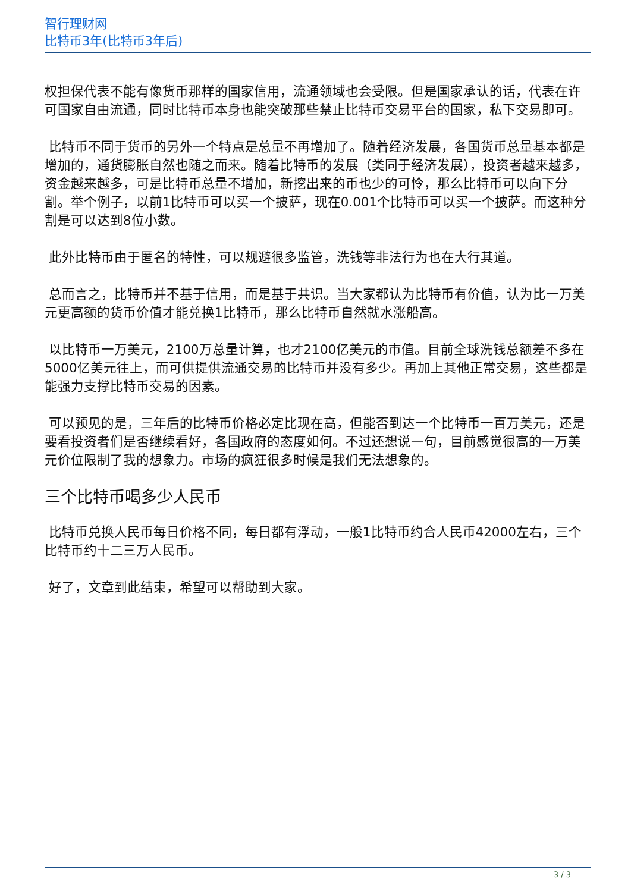智行理财网
比特币3年(比特币3年后)
权担保代表不能有像货币那样的国家信用，流通领域也会受限。但是国家承认的话，代表在许可国家自由流通，同时比特币本身也能突破那些禁止比特币交易平台的国家，私下交易即可。
比特币不同于货币的另外一个特点是总量不再增加了。随着经济发展，各国货币总量基本都是增加的，通货膨胀自然也随之而来。随着比特币的发展（类同于经济发展），投资者越来越多，资金越来越多，可是比特币总量不增加，新挖出来的币也少的可怜，那么比特币可以向下分割。举个例子，以前1比特币可以买一个披萨，现在0.001个比特币可以买一个披萨。而这种分割是可以达到8位小数。
此外比特币由于匿名的特性，可以规避很多监管，洗钱等非法行为也在大行其道。
总而言之，比特币并不基于信用，而是基于共识。当大家都认为比特币有价值，认为比一万美元更高额的货币价值才能兑换1比特币，那么比特币自然就水涨船高。
以比特币一万美元，2100万总量计算，也才2100亿美元的市值。目前全球洗钱总额差不多在5000亿美元往上，而可供提供流通交易的比特币并没有多少。再加上其他正常交易，这些都是能强力支撑比特币交易的因素。
可以预见的是，三年后的比特币价格必定比现在高，但能否到达一个比特币一百万美元，还是要看投资者们是否继续看好，各国政府的态度如何。不过还想说一句，目前感觉很高的一万美元价位限制了我的想象力。市场的疯狂很多时候是我们无法想象的。
三个比特币喝多少人民币
比特币兑换人民币每日价格不同，每日都有浮动，一般1比特币约合人民币42000左右，三个比特币约十二三万人民币。
好了，文章到此结束，希望可以帮助到大家。
3 / 3